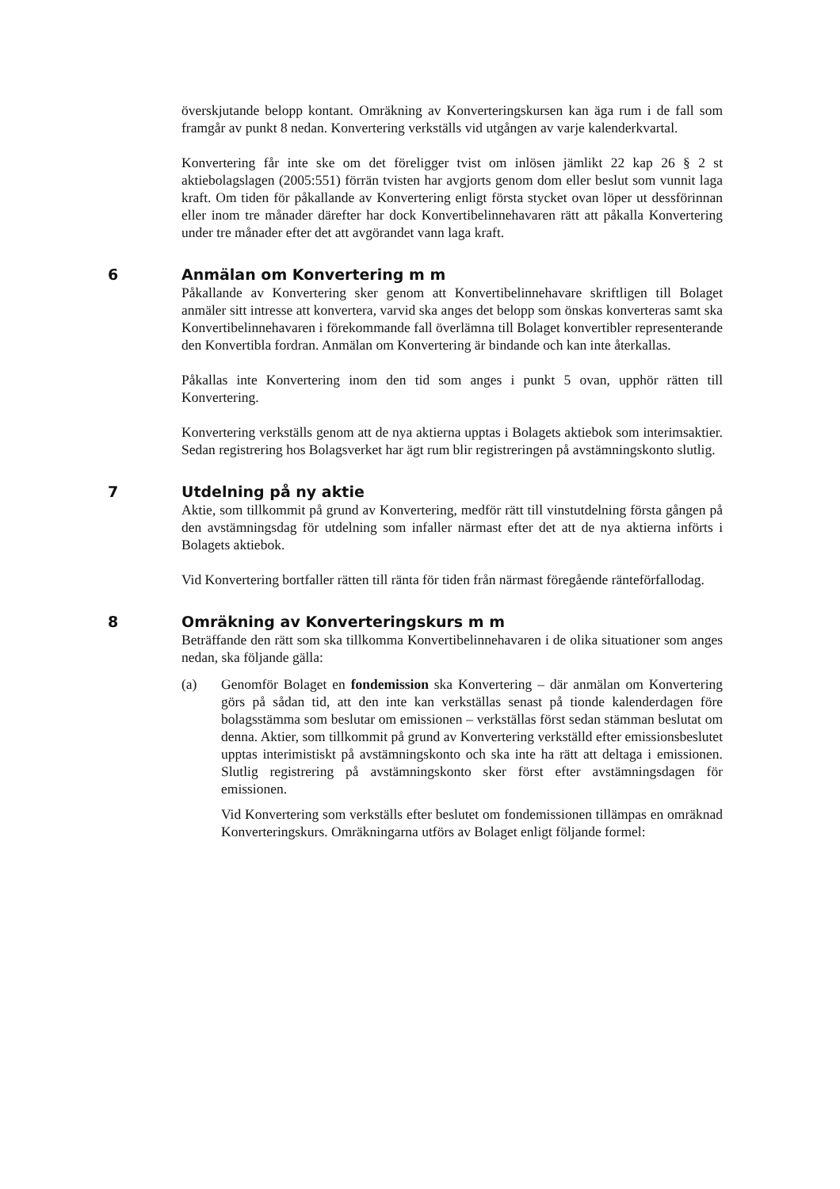överskjutande belopp kontant. Omräkning av Konverteringskursen kan äga rum i de fall som framgår av punkt 8 nedan. Konvertering verkställs vid utgången av varje kalenderkvartal.
Konvertering får inte ske om det föreligger tvist om inlösen jämlikt 22 kap 26 § 2 st aktiebolagslagen (2005:551) förrän tvisten har avgjorts genom dom eller beslut som vunnit laga kraft. Om tiden för påkallande av Konvertering enligt första stycket ovan löper ut dessförinnan eller inom tre månader därefter har dock Konvertibelinnehavaren rätt att påkalla Konvertering under tre månader efter det att avgörandet vann laga kraft.
6 Anmälan om Konvertering m m
Påkallande av Konvertering sker genom att Konvertibelinnehavare skriftligen till Bolaget anmäler sitt intresse att konvertera, varvid ska anges det belopp som önskas konverteras samt ska Konvertibelinnehavaren i förekommande fall överlämna till Bolaget konvertibler representerande den Konvertibla fordran. Anmälan om Konvertering är bindande och kan inte återkallas.
Påkallas inte Konvertering inom den tid som anges i punkt 5 ovan, upphör rätten till Konvertering.
Konvertering verkställs genom att de nya aktierna upptas i Bolagets aktiebok som interimsaktier. Sedan registrering hos Bolagsverket har ägt rum blir registreringen på avstämningskonto slutlig.
7 Utdelning på ny aktie
Aktie, som tillkommit på grund av Konvertering, medför rätt till vinstutdelning första gången på den avstämningsdag för utdelning som infaller närmast efter det att de nya aktierna införts i Bolagets aktiebok.
Vid Konvertering bortfaller rätten till ränta för tiden från närmast föregående ränteförfallodag.
8 Omräkning av Konverteringskurs m m
Beträffande den rätt som ska tillkomma Konvertibelinnehavaren i de olika situationer som anges nedan, ska följande gälla:
(a) Genomför Bolaget en fondemission ska Konvertering – där anmälan om Konvertering görs på sådan tid, att den inte kan verkställas senast på tionde kalenderdagen före bolagsstämma som beslutar om emissionen – verkställas först sedan stämman beslutat om denna. Aktier, som tillkommit på grund av Konvertering verkställd efter emissionsbeslutet upptas interimistiskt på avstämningskonto och ska inte ha rätt att deltaga i emissionen. Slutlig registrering på avstämningskonto sker först efter avstämningsdagen för emissionen.
Vid Konvertering som verkställs efter beslutet om fondemissionen tillämpas en omräknad Konverteringskurs. Omräkningarna utförs av Bolaget enligt följande formel: